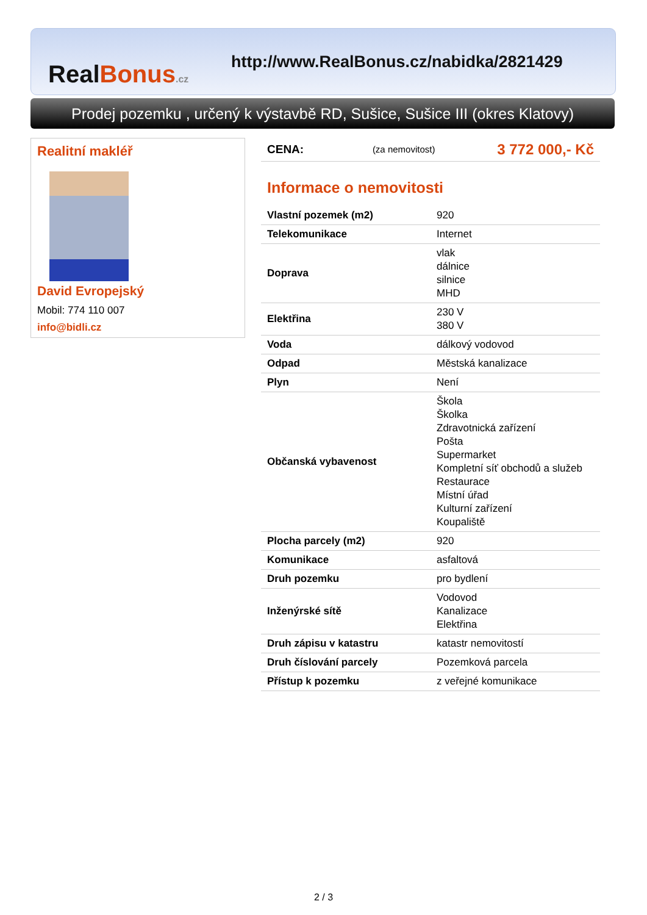RealBonus.cz
http://www.RealBonus.cz/nabidka/2821429
Prodej pozemku , určený k výstavbě RD, Sušice, Sušice III (okres Klatovy)
Realitní makléř
David Evropejský
Mobil: 774 110 007
info@bidli.cz
| CENA: | (za nemovitost) | 3 772 000,- Kč |
Informace o nemovitosti
| Vlastní pozemek (m2) | 920 |
| Telekomunikace | Internet |
| Doprava | vlak dálnice silnice MHD |
| Elektřina | 230 V 380 V |
| Voda | dálkový vodovod |
| Odpad | Městská kanalizace |
| Plyn | Není |
| Občanská vybavenost | Škola Školka Zdravotnická zařízení Pošta Supermarket Kompletní síť obchodů a služeb Restaurace Místní úřad Kulturní zařízení Koupaliště |
| Plocha parcely (m2) | 920 |
| Komunikace | asfaltová |
| Druh pozemku | pro bydlení |
| Inženýrské sítě | Vodovod Kanalizace Elektřina |
| Druh zápisu v katastru | katastr nemovitostí |
| Druh číslování parcely | Pozemková parcela |
| Přístup k pozemku | z veřejné komunikace |
2 / 3